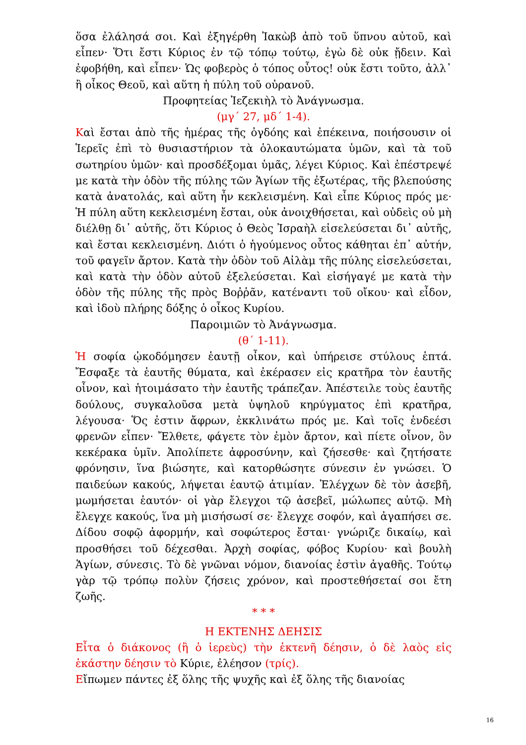ὅσα ἐλάλησά σοι. Καὶ ἐξηγέρθη Ἰακὼβ ἀπὸ τοῦ ὕπνου αὐτοῦ, καὶ εἶπεν· Ὅτι ἔστι Κύριος ἐν τῷ τόπῳ τούτῳ, ἐγὼ δὲ οὐκ ᾔδειν. Καὶ ἐφοβήθη, καὶ εἶπεν· Ὡς φοβερὸς ὁ τόπος οὗτος! οὐκ ἔστι τοῦτο, ἀλλ᾽ ἢ οἶκος Θεοῦ, καὶ αὕτη ἡ πύλη τοῦ οὐρανοῦ.
Προφητείας Ἰεζεκιὴλ τὸ Ἀνάγνωσμα.
(μγ´ 27, μδ´ 1-4).
Καὶ ἔσται ἀπὸ τῆς ἡμέρας τῆς ὀγδόης καὶ ἐπέκεινα, ποιήσουσιν οἱ Ἱερεῖς ἐπὶ τὸ θυσιαστήριον τὰ ὁλοκαυτώματα ὑμῶν, καὶ τὰ τοῦ σωτηρίου ὑμῶν· καὶ προσδέξομαι ὑμᾶς, λέγει Κύριος. Καὶ ἐπέστρεψέ με κατὰ τὴν ὁδὸν τῆς πύλης τῶν Ἁγίων τῆς ἐξωτέρας, τῆς βλεπούσης κατὰ ἀνατολάς, καὶ αὕτη ἦν κεκλεισμένη. Καὶ εἶπε Κύριος πρός με· Ἡ πύλη αὕτη κεκλεισμένη ἔσται, οὐκ ἀνοιχθήσεται, καὶ οὐδεὶς οὐ μὴ διέλθῃ δι᾽ αὐτῆς, ὅτι Κύριος ὁ Θεὸς Ἰσραὴλ εἰσελεύσεται δι᾽ αὐτῆς, καὶ ἔσται κεκλεισμένη. Διότι ὁ ἡγούμενος οὗτος κάθηται ἐπ᾽ αὐτήν, τοῦ φαγεῖν ἄρτον. Κατὰ τὴν ὁδὸν τοῦ Αἰλὰμ τῆς πύλης εἰσελεύσεται, καὶ κατὰ τὴν ὁδὸν αὐτοῦ ἐξελεύσεται. Καὶ εἰσήγαγέ με κατὰ τὴν ὁδὸν τῆς πύλης τῆς πρὸς Βοῤῥᾶν, κατέναντι τοῦ οἴκου· καὶ εἶδον, καὶ ἰδοὺ πλήρης δόξης ὁ οἶκος Κυρίου.
Παροιμιῶν τὸ Ἀνάγνωσμα.
(θ´ 1-11).
Ἡ σοφία ᾠκοδόμησεν ἑαυτῇ οἶκον, καὶ ὑπήρεισε στύλους ἑπτά. Ἔσφαξε τὰ ἑαυτῆς θύματα, καὶ ἐκέρασεν εἰς κρατῆρα τὸν ἑαυτῆς οἶνον, καὶ ἡτοιμάσατο τὴν ἑαυτῆς τράπεζαν. Ἀπέστειλε τοὺς ἑαυτῆς δούλους, συγκαλοῦσα μετὰ ὑψηλοῦ κηρύγματος ἐπὶ κρατῆρα, λέγουσα· Ὅς ἐστιν ἄφρων, ἐκκλινάτω πρός με. Καὶ τοῖς ἐνδεέσι φρενῶν εἶπεν· Ἔλθετε, φάγετε τὸν ἐμὸν ἄρτον, καὶ πίετε οἶνον, ὃν κεκέρακα ὑμῖν. Ἀπολίπετε ἀφροσύνην, καὶ ζήσεσθε· καὶ ζητήσατε φρόνησιν, ἵνα βιώσητε, καὶ κατορθώσητε σύνεσιν ἐν γνώσει. Ὁ παιδεύων κακούς, λήψεται ἑαυτῷ ἀτιμίαν. Ἐλέγχων δὲ τὸν ἀσεβῆ, μωμήσεται ἑαυτόν· οἱ γὰρ ἔλεγχοι τῷ ἀσεβεῖ, μώλωπες αὐτῷ. Μὴ ἔλεγχε κακούς, ἵνα μὴ μισήσωσί σε· ἔλεγχε σοφόν, καὶ ἀγαπήσει σε. Δίδου σοφῷ ἀφορμήν, καὶ σοφώτερος ἔσται· γνώριζε δικαίῳ, καὶ προσθήσει τοῦ δέχεσθαι. Ἀρχὴ σοφίας, φόβος Κυρίου· καὶ βουλὴ Ἁγίων, σύνεσις. Τὸ δὲ γνῶναι νόμον, διανοίας ἐστὶν ἀγαθῆς. Τούτῳ γὰρ τῷ τρόπῳ πολὺν ζήσεις χρόνον, καὶ προστεθήσεταί σοι ἔτη ζωῆς.
* * *
Η ΕΚΤΕΝΗΣ ΔΕΗΣΙΣ
Εἶτα ὁ διάκονος (ἢ ὁ ἱερεὺς) τὴν ἐκτενῆ δέησιν, ὁ δὲ λαὸς εἰς ἑκάστην δέησιν τὸ Κύριε, ἐλέησον (τρίς).
Εἴπωμεν πάντες ἐξ ὅλης τῆς ψυχῆς καὶ ἐξ ὅλης τῆς διανοίας
16